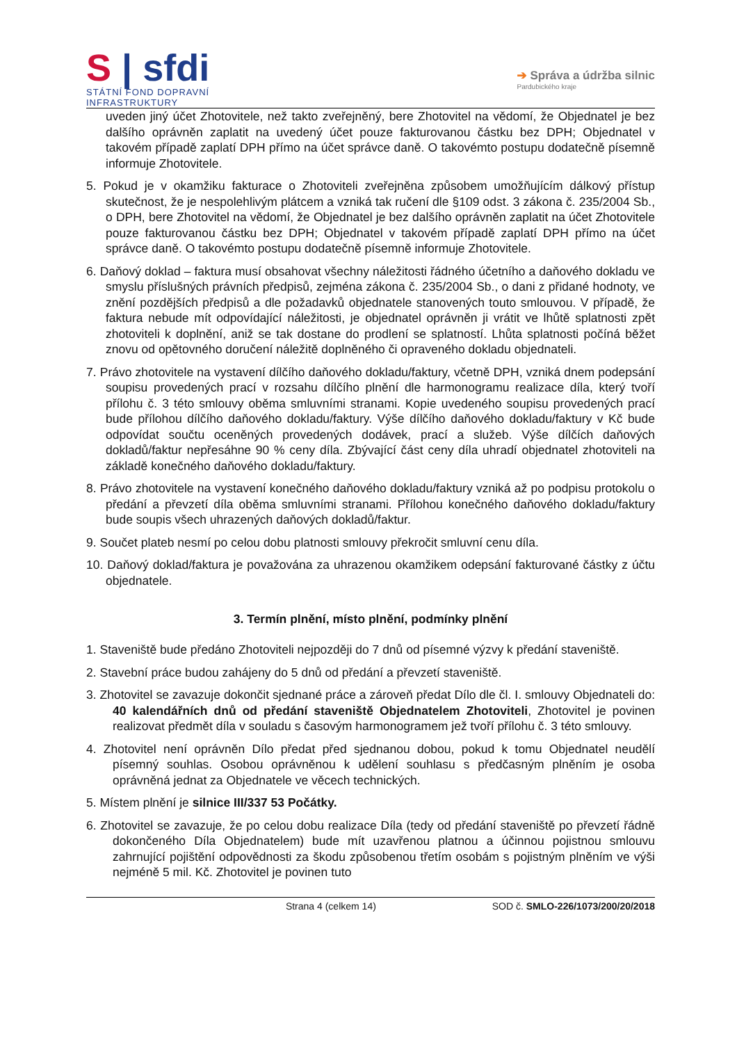S | sfdi
STÁTNÍ FOND DOPRAVNÍ
INFRASTRUKTURY
➔ Správa a údržba silnic
Pardubického kraje
uveden jiný účet Zhotovitele, než takto zveřejněný, bere Zhotovitel na vědomí, že Objednatel je bez dalšího oprávněn zaplatit na uvedený účet pouze fakturovanou částku bez DPH; Objednatel v takovém případě zaplatí DPH přímo na účet správce daně. O takovémto postupu dodatečně písemně informuje Zhotovitele.
5. Pokud je v okamžiku fakturace o Zhotoviteli zveřejněna způsobem umožňujícím dálkový přístup skutečnost, že je nespolehlivým plátcem a vzniká tak ručení dle §109 odst. 3 zákona č. 235/2004 Sb., o DPH, bere Zhotovitel na vědomí, že Objednatel je bez dalšího oprávněn zaplatit na účet Zhotovitele pouze fakturovanou částku bez DPH; Objednatel v takovém případě zaplatí DPH přímo na účet správce daně. O takovémto postupu dodatečně písemně informuje Zhotovitele.
6. Daňový doklad – faktura musí obsahovat všechny náležitosti řádného účetního a daňového dokladu ve smyslu příslušných právních předpisů, zejména zákona č. 235/2004 Sb., o dani z přidané hodnoty, ve znění pozdějších předpisů a dle požadavků objednatele stanovených touto smlouvou. V případě, že faktura nebude mít odpovídající náležitosti, je objednatel oprávněn ji vrátit ve lhůtě splatnosti zpět zhotoviteli k doplnění, aniž se tak dostane do prodlení se splatností. Lhůta splatnosti počíná běžet znovu od opětovného doručení náležitě doplněného či opraveného dokladu objednateli.
7. Právo zhotovitele na vystavení dílčího daňového dokladu/faktury, včetně DPH, vzniká dnem podepsání soupisu provedených prací v rozsahu dílčího plnění dle harmonogramu realizace díla, který tvoří přílohu č. 3 této smlouvy oběma smluvními stranami. Kopie uvedeného soupisu provedených prací bude přílohou dílčího daňového dokladu/faktury. Výše dílčího daňového dokladu/faktury v Kč bude odpovídat součtu oceněných provedených dodávek, prací a služeb. Výše dílčích daňových dokladů/faktur nepřesáhne 90 % ceny díla. Zbývající část ceny díla uhradí objednatel zhotoviteli na základě konečného daňového dokladu/faktury.
8. Právo zhotovitele na vystavení konečného daňového dokladu/faktury vzniká až po podpisu protokolu o předání a převzetí díla oběma smluvními stranami. Přílohou konečného daňového dokladu/faktury bude soupis všech uhrazených daňových dokladů/faktur.
9. Součet plateb nesmí po celou dobu platnosti smlouvy překročit smluvní cenu díla.
10. Daňový doklad/faktura je považována za uhrazenou okamžikem odepsání fakturované částky z účtu objednatele.
3. Termín plnění, místo plnění, podmínky plnění
1. Staveniště bude předáno Zhotoviteli nejpozději do 7 dnů od písemné výzvy k předání staveniště.
2. Stavební práce budou zahájeny do 5 dnů od předání a převzetí staveniště.
3. Zhotovitel se zavazuje dokončit sjednané práce a zároveň předat Dílo dle čl. I. smlouvy Objednateli do: 40 kalendářních dnů od předání staveniště Objednatelem Zhotoviteli, Zhotovitel je povinen realizovat předmět díla v souladu s časovým harmonogramem jež tvoří přílohu č. 3 této smlouvy.
4. Zhotovitel není oprávněn Dílo předat před sjednanou dobou, pokud k tomu Objednatel neudělí písemný souhlas. Osobou oprávněnou k udělení souhlasu s předčasným plněním je osoba oprávněná jednat za Objednatele ve věcech technických.
5. Místem plnění je silnice III/337 53 Počátky.
6. Zhotovitel se zavazuje, že po celou dobu realizace Díla (tedy od předání staveniště po převzetí řádně dokončeného Díla Objednatelem) bude mít uzavřenou platnou a účinnou pojistnou smlouvu zahrnující pojištění odpovědnosti za škodu způsobenou třetím osobám s pojistným plněním ve výši nejméně 5 mil. Kč. Zhotovitel je povinen tuto
Strana 4 (celkem 14) SOD č. SMLO-226/1073/200/20/2018